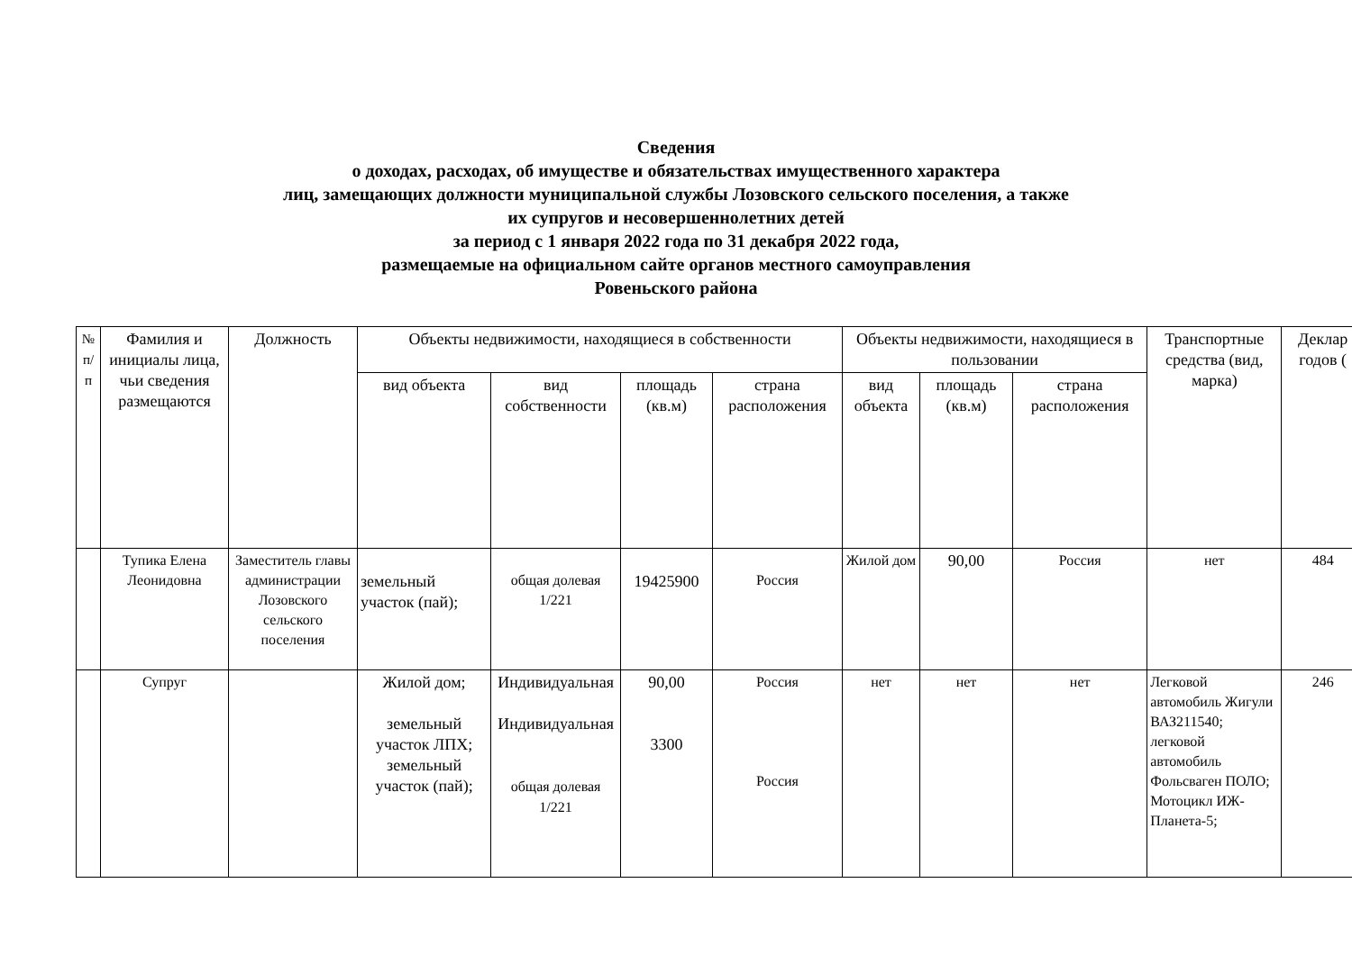Сведения
о доходах, расходах, об имуществе и обязательствах имущественного характера
лиц, замещающих должности муниципальной службы Лозовского сельского поселения, а также
их супругов и несовершеннолетних детей
за период с 1 января 2022 года по 31 декабря 2022 года,
размещаемые на официальном сайте органов местного самоуправления
Ровеньского района
| № п/п | Фамилия и инициалы лица, чьи сведения размещаются | Должность | Объекты недвижимости, находящиеся в собственности | | | | Объекты недвижимости, находящиеся в пользовании | | | Транспортные средства (вид, марка) | Деклар годов ( |
| --- | --- | --- | --- | --- | --- | --- | --- | --- | --- | --- | --- |
| | | | вид объекта | вид собственности | площадь (кв.м) | страна расположения | вид объекта | площадь (кв.м) | страна расположения | | |
| | Тупика Елена Леонидовна | Заместитель главы администрации Лозовского сельского поселения | земельный участок (пай); | общая долевая 1/221 | 19425900 | Россия | Жилой дом | 90,00 | Россия | нет | 484 |
| | Супруг | | Жилой дом; земельный участок ЛПХ; земельный участок (пай); | Индивидуальная Индивидуальная общая долевая 1/221 | 90,00 3300 | Россия Россия | нет | нет | нет | Легковой автомобиль Жигули ВАЗ211540; легковой автомобиль Фольсваген ПОЛО; Мотоцикл ИЖ-Планета-5; | 246 |